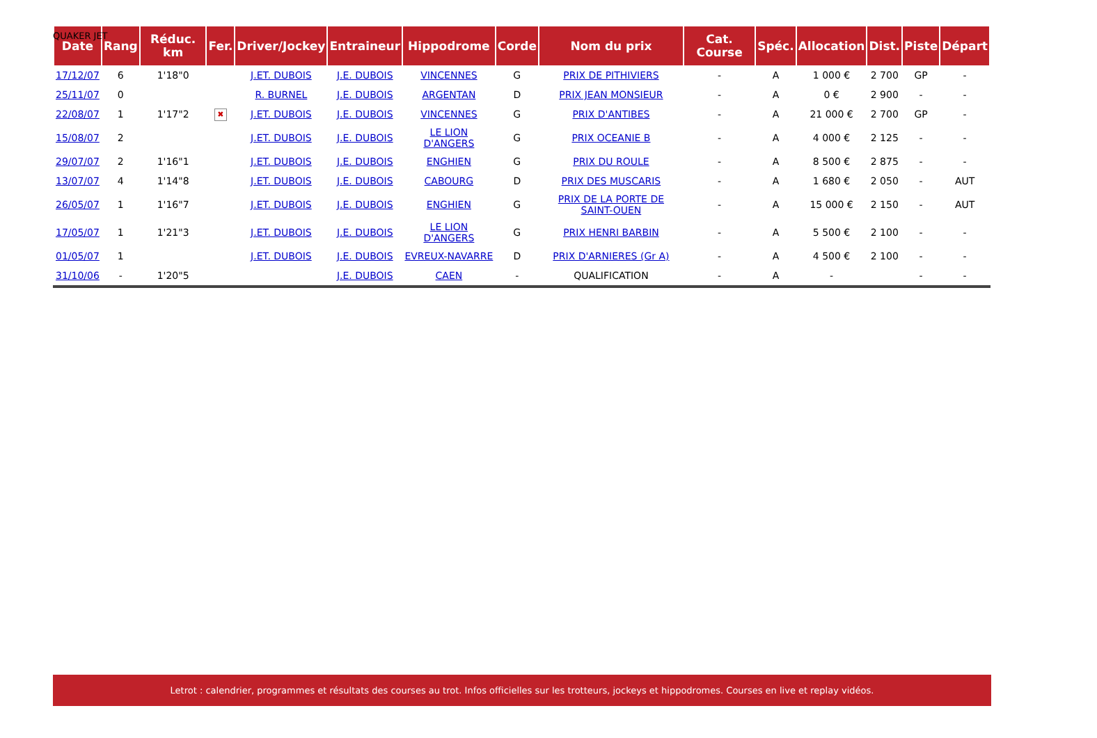QUAKER JET
| Date | Rang | Réduc. km | Fer. | Driver/Jockey | Entraineur | Hippodrome | Corde | Nom du prix | Cat. Course | Spéc. | Allocation | Dist. | Piste | Départ |
| --- | --- | --- | --- | --- | --- | --- | --- | --- | --- | --- | --- | --- | --- | --- |
| 17/12/07 | 6 | 1'18"0 | | J.ET. DUBOIS | J.E. DUBOIS | VINCENNES | G | PRIX DE PITHIVIERS | - | A | 1 000 € | 2 700 | GP | - |
| 25/11/07 | 0 | | | R. BURNEL | J.E. DUBOIS | ARGENTAN | D | PRIX JEAN MONSIEUR | - | A | 0 € | 2 900 | - | - |
| 22/08/07 | 1 | 1'17"2 | ✖ | J.ET. DUBOIS | J.E. DUBOIS | VINCENNES | G | PRIX D'ANTIBES | - | A | 21 000 € | 2 700 | GP | - |
| 15/08/07 | 2 | | | J.ET. DUBOIS | J.E. DUBOIS | LE LION D'ANGERS | G | PRIX OCEANIE B | - | A | 4 000 € | 2 125 | - | - |
| 29/07/07 | 2 | 1'16"1 | | J.ET. DUBOIS | J.E. DUBOIS | ENGHIEN | G | PRIX DU ROULE | - | A | 8 500 € | 2 875 | - | - |
| 13/07/07 | 4 | 1'14"8 | | J.ET. DUBOIS | J.E. DUBOIS | CABOURG | D | PRIX DES MUSCARIS | - | A | 1 680 € | 2 050 | - | AUT |
| 26/05/07 | 1 | 1'16"7 | | J.ET. DUBOIS | J.E. DUBOIS | ENGHIEN | G | PRIX DE LA PORTE DE SAINT-OUEN | - | A | 15 000 € | 2 150 | - | AUT |
| 17/05/07 | 1 | 1'21"3 | | J.ET. DUBOIS | J.E. DUBOIS | LE LION D'ANGERS | G | PRIX HENRI BARBIN | - | A | 5 500 € | 2 100 | - | - |
| 01/05/07 | 1 | | | J.ET. DUBOIS | J.E. DUBOIS | EVREUX-NAVARRE | D | PRIX D'ARNIERES (Gr A) | - | A | 4 500 € | 2 100 | - | - |
| 31/10/06 | - | 1'20"5 | | | J.E. DUBOIS | CAEN | - | QUALIFICATION | - | A | - | | - | - |
Letrot : calendrier, programmes et résultats des courses au trot. Infos officielles sur les trotteurs, jockeys et hippodromes. Courses en live et replay vidéos.